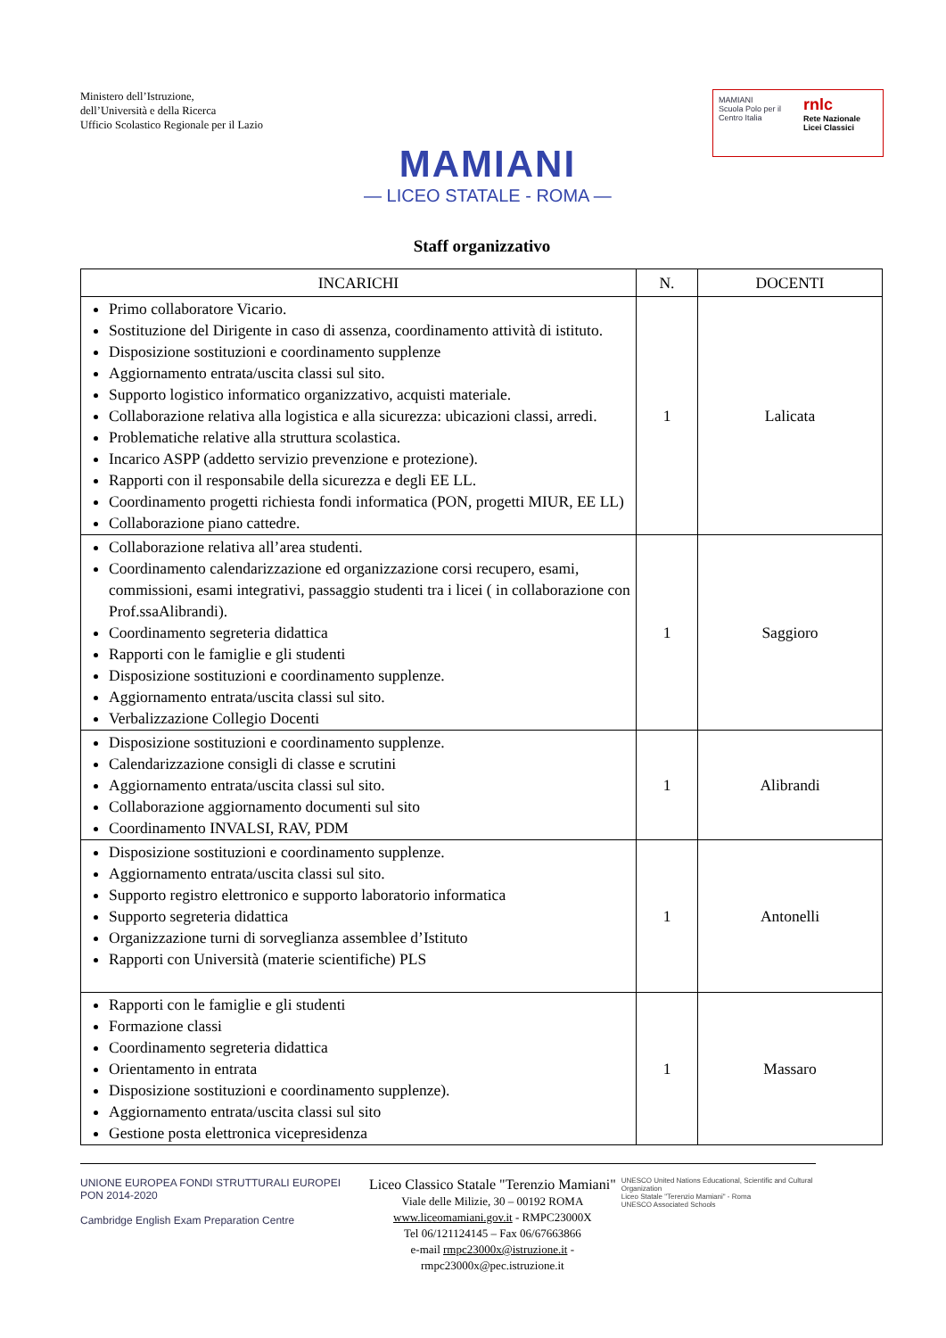Ministero dell’Istruzione,
dell’Università e della Ricerca
Ufficio Scolastico Regionale per il Lazio
MAMIANI
— LICEO STATALE - ROMA —
MAMIANI
Scuola Polo per il Centro Italia
rnlc
Rete Nazionale Licei Classici
Staff organizzativo
| INCARICHI | N. | DOCENTI |
| --- | --- | --- |
| Primo collaboratore Vicario. Sostituzione del Dirigente in caso di assenza, coordinamento attività di istituto. Disposizione sostituzioni e coordinamento supplenze Aggiornamento entrata/uscita classi sul sito. Supporto logistico informatico organizzativo, acquisti materiale. Collaborazione relativa alla logistica e alla sicurezza: ubicazioni classi, arredi. Problematiche relative alla struttura scolastica. Incarico ASPP (addetto servizio prevenzione e protezione). Rapporti con il responsabile della sicurezza e degli EE LL. Coordinamento progetti richiesta fondi informatica (PON, progetti MIUR, EE LL) Collaborazione piano cattedre. | 1 | Lalicata |
| Collaborazione relativa all’area studenti. Coordinamento calendarizzazione ed organizzazione corsi recupero, esami, commissioni, esami integrativi, passaggio studenti tra i licei ( in collaborazione con Prof.ssaAlibrandi). Coordinamento segreteria didattica Rapporti con le famiglie e gli studenti Disposizione sostituzioni e coordinamento supplenze. Aggiornamento entrata/uscita classi sul sito. Verbalizzazione Collegio Docenti | 1 | Saggioro |
| Disposizione sostituzioni e coordinamento supplenze. Calendarizzazione consigli di classe e scrutini Aggiornamento entrata/uscita classi sul sito. Collaborazione aggiornamento documenti sul sito Coordinamento INVALSI, RAV, PDM | 1 | Alibrandi |
| Disposizione sostituzioni e coordinamento supplenze. Aggiornamento entrata/uscita classi sul sito. Supporto registro elettronico e supporto laboratorio informatica Supporto segreteria didattica Organizzazione turni di sorveglianza assemblee d’Istituto Rapporti con Università (materie scientifiche) PLS | 1 | Antonelli |
| Rapporti con le famiglie e gli studenti Formazione classi Coordinamento segreteria didattica Orientamento in entrata Disposizione sostituzioni e coordinamento supplenze). Aggiornamento entrata/uscita classi sul sito Gestione posta elettronica vicepresidenza | 1 | Massaro |
UNIONE EUROPEA FONDI STRUTTURALI EUROPEI PON 2014-2020
Cambridge English Exam Preparation Centre
Liceo Classico Statale "Terenzio Mamiani"
Viale delle Milizie, 30 – 00192 ROMA
www.liceomamiani.gov.it - RMPC23000X
Tel 06/121124145 – Fax 06/67663866
e-mail rmpc23000x@istruzione.it - rmpc23000x@pec.istruzione.it
UNESCO United Nations Educational, Scientific and Cultural Organization
Liceo Statale "Terenzio Mamiani" - Roma
UNESCO Associated Schools